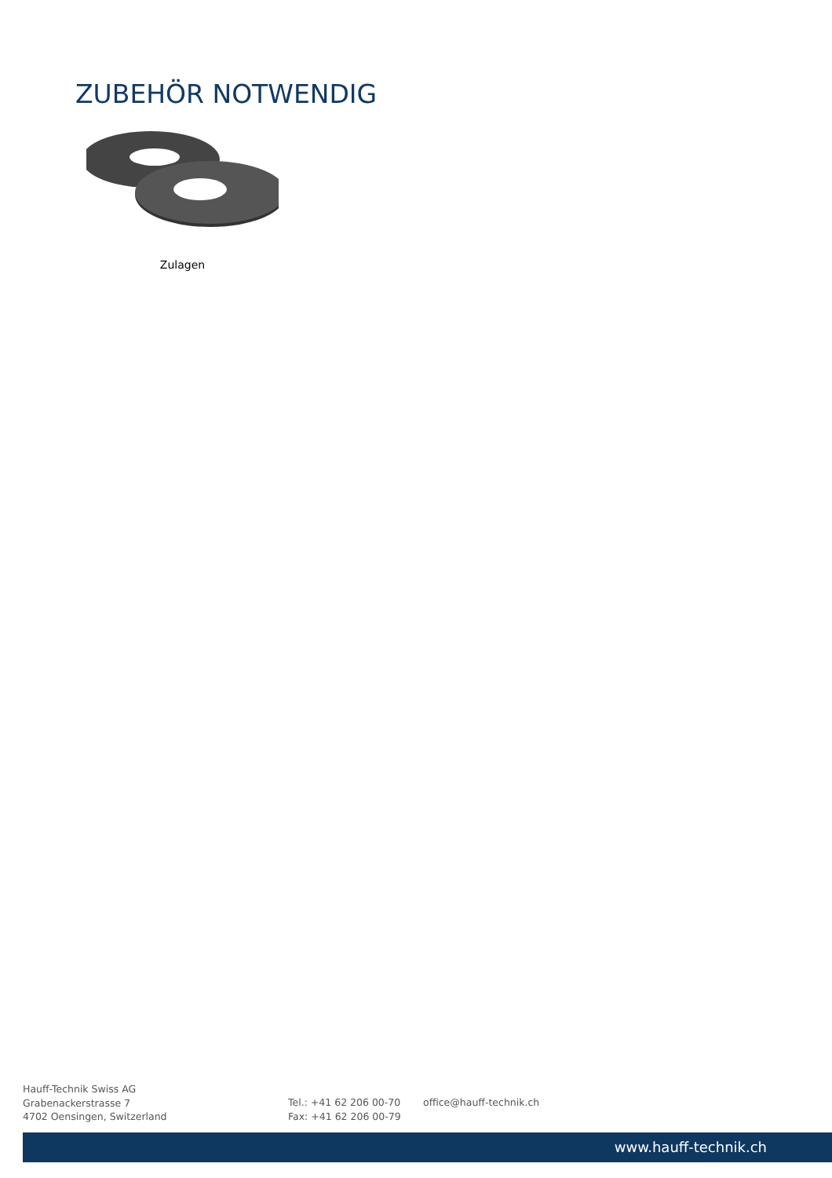ZUBEHÖR NOTWENDIG
Zulagen
Hauff-Technik Swiss AG
Grabenackerstrasse 7
4702 Oensingen, Switzerland
Tel.: +41 62 206 00-70
Fax: +41 62 206 00-79
office@hauff-technik.ch
www.hauff-technik.ch